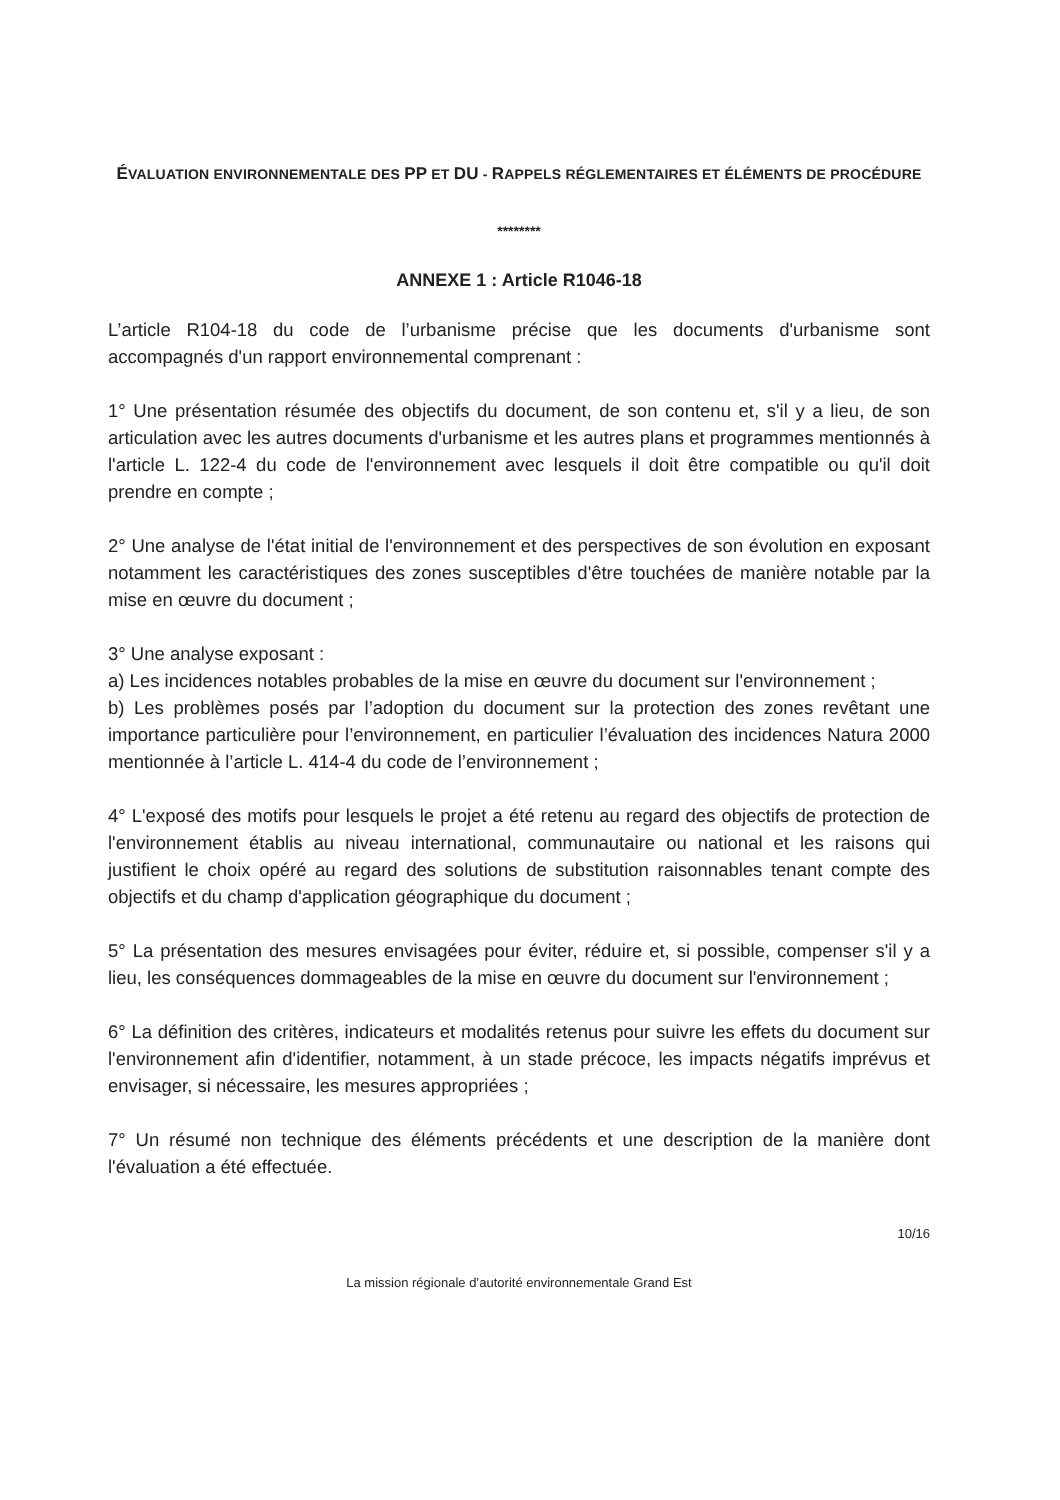ÉVALUATION ENVIRONNEMENTALE DES PP ET DU - RAPPELS RÉGLEMENTAIRES ET ÉLÉMENTS DE PROCÉDURE
********
ANNEXE 1 : Article R1046-18
L’article R104-18 du code de l’urbanisme précise que les documents d'urbanisme sont accompagnés d'un rapport environnemental comprenant :
1° Une présentation résumée des objectifs du document, de son contenu et, s'il y a lieu, de son articulation avec les autres documents d'urbanisme et les autres plans et programmes mentionnés à l'article L. 122-4 du code de l'environnement avec lesquels il doit être compatible ou qu'il doit prendre en compte ;
2° Une analyse de l'état initial de l'environnement et des perspectives de son évolution en exposant notamment les caractéristiques des zones susceptibles d'être touchées de manière notable par la mise en œuvre du document ;
3° Une analyse exposant :
a) Les incidences notables probables de la mise en œuvre du document sur l'environnement ;
b) Les problèmes posés par l’adoption du document sur la protection des zones revêtant une importance particulière pour l’environnement, en particulier l’évaluation des incidences Natura 2000 mentionnée à l’article L. 414-4 du code de l’environnement ;
4° L'exposé des motifs pour lesquels le projet a été retenu au regard des objectifs de protection de l'environnement établis au niveau international, communautaire ou national et les raisons qui justifient le choix opéré au regard des solutions de substitution raisonnables tenant compte des objectifs et du champ d'application géographique du document ;
5° La présentation des mesures envisagées pour éviter, réduire et, si possible, compenser s'il y a lieu, les conséquences dommageables de la mise en œuvre du document sur l'environnement ;
6° La définition des critères, indicateurs et modalités retenus pour suivre les effets du document sur l'environnement afin d'identifier, notamment, à un stade précoce, les impacts négatifs imprévus et envisager, si nécessaire, les mesures appropriées ;
7° Un résumé non technique des éléments précédents et une description de la manière dont l'évaluation a été effectuée.
10/16
La mission régionale d’autorité environnementale Grand Est